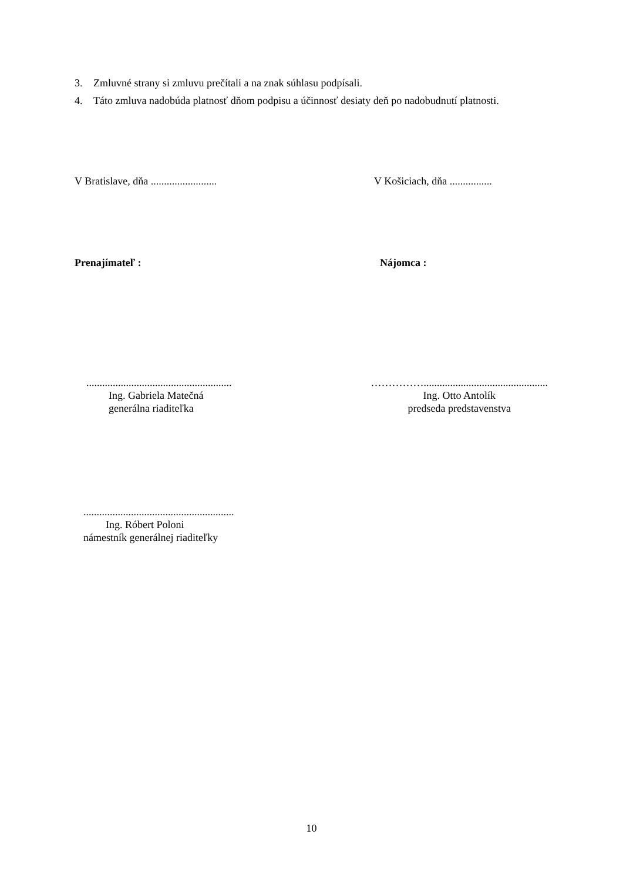3. Zmluvné strany si zmluvu prečítali a na znak súhlasu podpísali.
4. Táto zmluva nadobúda platnosť dňom podpisu a účinnosť desiaty deň po nadobudnutí platnosti.
V Bratislave, dňa ......................... V Košiciach, dňa ................
Prenajímateľ : Nájomca :
.......................................................
Ing. Gabriela Matečná
generálna riaditeľka
……………...............................................
Ing. Otto Antolík
predseda predstavenstva
.........................................................
Ing. Róbert Poloni
námestník generálnej riaditeľky
10